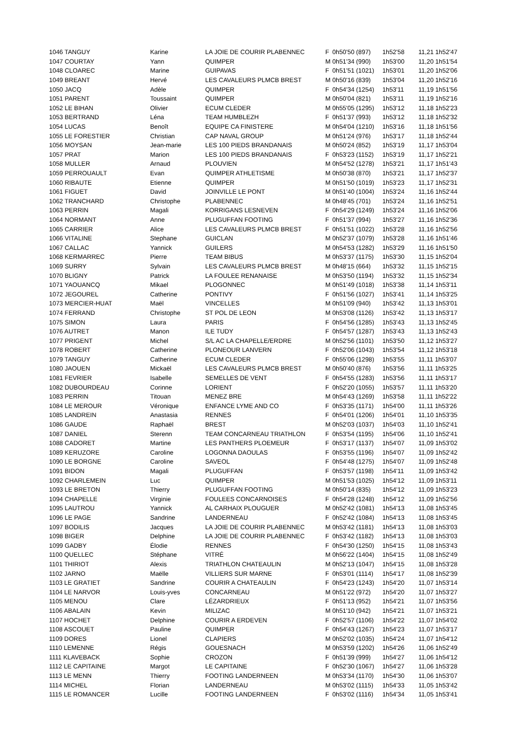| 1046 TANGUY | Karine | LA JOIE DE COURIR PLABENNEC | F | 0h50'50 (897) | 1h52'58 | 11,21 1h52'47 |
| 1047 COURTAY | Yann | QUIMPER | M | 0h51'34 (990) | 1h53'00 | 11,20 1h51'54 |
| 1048 CLOAREC | Marine | GUIPAVAS | F | 0h51'51 (1021) | 1h53'01 | 11,20 1h52'06 |
| 1049 BREANT | Hervé | LES CAVALEURS PLMCB BREST | M | 0h50'16 (839) | 1h53'04 | 11,20 1h52'16 |
| 1050 JACQ | Adèle | QUIMPER | F | 0h54'34 (1254) | 1h53'11 | 11,19 1h51'56 |
| 1051 PARENT | Toussaint | QUIMPER | M | 0h50'04 (821) | 1h53'11 | 11,19 1h52'16 |
| 1052 LE BIHAN | Olivier | ECUM CLEDER | M | 0h55'05 (1295) | 1h53'12 | 11,18 1h52'23 |
| 1053 BERTRAND | Léna | TEAM HUMBLEZH | F | 0h51'37 (993) | 1h53'12 | 11,18 1h52'32 |
| 1054 LUCAS | Benoît | EQUIPE CA FINISTERE | M | 0h54'04 (1210) | 1h53'16 | 11,18 1h51'56 |
| 1055 LE FORESTIER | Christian | CAP NAVAL GROUP | M | 0h51'24 (976) | 1h53'17 | 11,18 1h52'44 |
| 1056 MOYSAN | Jean-marie | LES 100 PIEDS BRANDANAIS | M | 0h50'24 (852) | 1h53'19 | 11,17 1h53'04 |
| 1057 PRAT | Marion | LES 100 PIEDS BRANDANAIS | F | 0h53'23 (1152) | 1h53'19 | 11,17 1h52'21 |
| 1058 MULLER | Arnaud | PLOUVIEN | M | 0h54'52 (1278) | 1h53'21 | 11,17 1h51'43 |
| 1059 PERROUAULT | Evan | QUIMPER ATHLETISME | M | 0h50'38 (870) | 1h53'21 | 11,17 1h52'37 |
| 1060 RIBAUTE | Etienne | QUIMPER | M | 0h51'50 (1019) | 1h53'23 | 11,17 1h52'31 |
| 1061 FIGUET | David | JOINVILLE LE PONT | M | 0h51'40 (1004) | 1h53'24 | 11,16 1h52'44 |
| 1062 TRANCHARD | Christophe | PLABENNEC | M | 0h48'45 (701) | 1h53'24 | 11,16 1h52'51 |
| 1063 PERRIN | Magali | KORRIGANS LESNEVEN | F | 0h54'29 (1249) | 1h53'24 | 11,16 1h52'06 |
| 1064 NORMANT | Anne | PLUGUFFAN FOOTING | F | 0h51'37 (994) | 1h53'27 | 11,16 1h52'36 |
| 1065 CARRIER | Alice | LES CAVALEURS PLMCB BREST | F | 0h51'51 (1022) | 1h53'28 | 11,16 1h52'56 |
| 1066 VITALINE | Stephane | GUICLAN | M | 0h52'37 (1079) | 1h53'28 | 11,16 1h51'46 |
| 1067 CALLAC | Yannick | GUILERS | M | 0h54'53 (1282) | 1h53'29 | 11,16 1h51'50 |
| 1068 KERMARREC | Pierre | TEAM BIBUS | M | 0h53'37 (1175) | 1h53'30 | 11,15 1h52'04 |
| 1069 SURRY | Sylvain | LES CAVALEURS PLMCB BREST | M | 0h48'15 (664) | 1h53'32 | 11,15 1h52'15 |
| 1070 BLIGNY | Patrick | LA FOULEE RENANAISE | M | 0h53'50 (1194) | 1h53'32 | 11,15 1h52'34 |
| 1071 YAOUANCQ | Mikael | PLOGONNEC | M | 0h51'49 (1018) | 1h53'38 | 11,14 1h53'11 |
| 1072 JEGOUREL | Catherine | PONTIVY | F | 0h51'56 (1027) | 1h53'41 | 11,14 1h53'25 |
| 1073 MERCIER-HUAT | Maël | VINCELLES | M | 0h51'09 (940) | 1h53'42 | 11,13 1h53'01 |
| 1074 FERRAND | Christophe | ST POL DE LEON | M | 0h53'08 (1126) | 1h53'42 | 11,13 1h53'17 |
| 1075 SIMON | Laura | PARIS | F | 0h54'56 (1285) | 1h53'43 | 11,13 1h52'45 |
| 1076 AUTRET | Manon | ILE TUDY | F | 0h54'57 (1287) | 1h53'43 | 11,13 1h52'43 |
| 1077 PRIGENT | Michel | S/L AC LA CHAPELLE/ERDRE | M | 0h52'56 (1101) | 1h53'50 | 11,12 1h53'27 |
| 1078 ROBERT | Catherine | PLONEOUR LANVERN | F | 0h52'06 (1043) | 1h53'54 | 11,12 1h53'18 |
| 1079 TANGUY | Catherine | ECUM CLEDER | F | 0h55'06 (1298) | 1h53'55 | 11,11 1h53'07 |
| 1080 JAOUEN | Mickaël | LES CAVALEURS PLMCB BREST | M | 0h50'40 (876) | 1h53'56 | 11,11 1h53'25 |
| 1081 FEVRIER | Isabelle | SEMELLES DE VENT | F | 0h54'55 (1283) | 1h53'56 | 11,11 1h53'17 |
| 1082 DUBOURDEAU | Corinne | LORIENT | F | 0h52'20 (1055) | 1h53'57 | 11,11 1h53'20 |
| 1083 PERRIN | Titouan | MENEZ BRE | M | 0h54'43 (1269) | 1h53'58 | 11,11 1h52'22 |
| 1084 LE MEROUR | Véronique | ENFANCE LYME AND CO | F | 0h53'35 (1171) | 1h54'00 | 11,11 1h53'26 |
| 1085 LANDREIN | Anastasia | RENNES | F | 0h54'01 (1206) | 1h54'01 | 11,10 1h53'35 |
| 1086 GAUDE | Raphaël | BREST | M | 0h52'03 (1037) | 1h54'03 | 11,10 1h52'41 |
| 1087 DANIEL | Sterenn | TEAM CONCARNEAU TRIATHLON | F | 0h53'54 (1195) | 1h54'06 | 11,10 1h52'41 |
| 1088 CADORET | Martine | LES PANTHERS PLOEMEUR | F | 0h53'17 (1137) | 1h54'07 | 11,09 1h53'02 |
| 1089 KERUZORE | Caroline | LOGONNA DAOULAS | F | 0h53'55 (1196) | 1h54'07 | 11,09 1h52'42 |
| 1090 LE BORGNE | Caroline | SAVEOL | F | 0h54'48 (1275) | 1h54'07 | 11,09 1h52'48 |
| 1091 BIDON | Magali | PLUGUFFAN | F | 0h53'57 (1198) | 1h54'11 | 11,09 1h53'42 |
| 1092 CHARLEMEIN | Luc | QUIMPER | M | 0h51'53 (1025) | 1h54'12 | 11,09 1h53'11 |
| 1093 LE BRETON | Thierry | PLUGUFFAN FOOTING | M | 0h50'14 (835) | 1h54'12 | 11,09 1h53'23 |
| 1094 CHAPELLE | Virginie | FOULEES CONCARNOISES | F | 0h54'28 (1248) | 1h54'12 | 11,09 1h52'56 |
| 1095 LAUTROU | Yannick | AL CARHAIX PLOUGUER | M | 0h52'42 (1081) | 1h54'13 | 11,08 1h53'45 |
| 1096 LE PAGE | Sandrine | LANDERNEAU | F | 0h52'42 (1084) | 1h54'13 | 11,08 1h53'45 |
| 1097 BODILIS | Jacques | LA JOIE DE COURIR PLABENNEC | M | 0h53'42 (1181) | 1h54'13 | 11,08 1h53'03 |
| 1098 BIGER | Delphine | LA JOIE DE COURIR PLABENNEC | F | 0h53'42 (1182) | 1h54'13 | 11,08 1h53'03 |
| 1099 GADBY | Élodie | RENNES | F | 0h54'30 (1250) | 1h54'15 | 11,08 1h53'43 |
| 1100 QUELLEC | Stéphane | VITRÉ | M | 0h56'22 (1404) | 1h54'15 | 11,08 1h52'49 |
| 1101 THIRIOT | Alexis | TRIATHLON CHATEAULIN | M | 0h52'13 (1047) | 1h54'15 | 11,08 1h53'28 |
| 1102 JARNO | Maëlle | VILLIERS SUR MARNE | F | 0h53'01 (1114) | 1h54'17 | 11,08 1h52'39 |
| 1103 LE GRATIET | Sandrine | COURIR A CHATEAULIN | F | 0h54'23 (1243) | 1h54'20 | 11,07 1h53'14 |
| 1104 LE NARVOR | Louis-yves | CONCARNEAU | M | 0h51'22 (972) | 1h54'20 | 11,07 1h53'27 |
| 1105 MENOU | Clare | LÉZARDRIEUX | F | 0h51'13 (952) | 1h54'21 | 11,07 1h53'56 |
| 1106 ABALAIN | Kevin | MILIZAC | M | 0h51'10 (942) | 1h54'21 | 11,07 1h53'21 |
| 1107 HOCHET | Delphine | COURIR A ERDEVEN | F | 0h52'57 (1106) | 1h54'22 | 11,07 1h54'02 |
| 1108 ASCOUET | Pauline | QUIMPER | F | 0h54'43 (1267) | 1h54'23 | 11,07 1h53'17 |
| 1109 DORES | Lionel | CLAPIERS | M | 0h52'02 (1035) | 1h54'24 | 11,07 1h54'12 |
| 1110 LEMENNE | Régis | GOUESNACH | M | 0h53'59 (1202) | 1h54'26 | 11,06 1h52'49 |
| 1111 KLAVEBACK | Sophie | CROZON | F | 0h51'39 (999) | 1h54'27 | 11,06 1h54'12 |
| 1112 LE CAPITAINE | Margot | LE CAPITAINE | F | 0h52'30 (1067) | 1h54'27 | 11,06 1h53'28 |
| 1113 LE MENN | Thierry | FOOTING LANDERNEEN | M | 0h53'34 (1170) | 1h54'30 | 11,06 1h53'07 |
| 1114 MICHEL | Florian | LANDERNEAU | M | 0h53'02 (1115) | 1h54'33 | 11,05 1h53'42 |
| 1115 LE ROMANCER | Lucille | FOOTING LANDERNEEN | F | 0h53'02 (1116) | 1h54'34 | 11,05 1h53'41 |